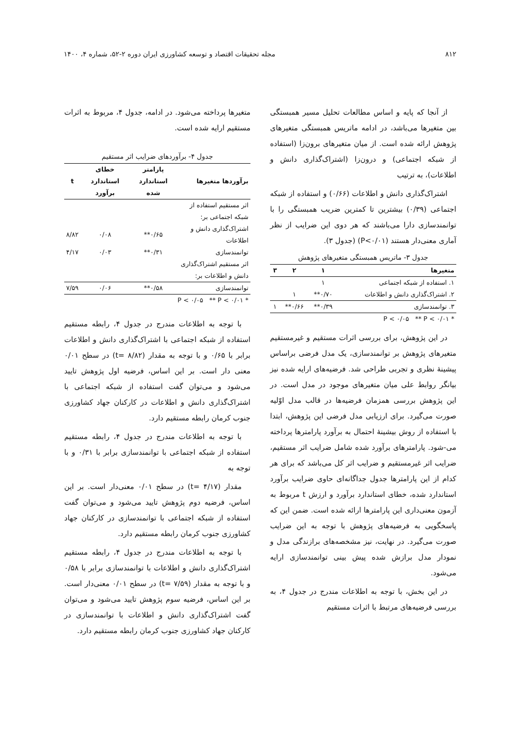۸۱۲ مجله تحقیقات اقتصاد و توسعه کشاورزی ایران دوره ۲-۵۲، شماره ۴، ۱۴۰۰
از آنجا که پایه و اساس مطالعات تحلیل مسیر همبستگی بین متغیرها می‌باشد، در ادامه ماتریس همبستگی متغیرهای پژوهش ارائه شده است. از میان متغیرهای برون‌زا (استفاده از شبکه اجتماعی) و درون‌زا (اشتراک‌گذاری دانش و اطلاعات)، به ترتیب
اشتراک‌گذاری دانش و اطلاعات (۰/۶۶) و استفاده از شبکه اجتماعی (۰/۳۹) بیشترین تا کمترین ضریب همبستگی را با توانمندسازی دارا می‌باشند که هر دوی این ضرایب از نظر آماری معنی‌دار هستند (P<۰/۰۱) (جدول ۳).
جدول ۳- ماتریس همبستگی متغیرهای پژوهش
| متغیرها | ۱ | ۲ | ۳ |
| --- | --- | --- | --- |
| ۱. استفاده از شبکه اجتماعی | ۱ | | |
| ۲. اشتراک‌گذاری دانش و اطلاعات | ۰/۷۰** | ۱ | |
| ۳. توانمندسازی | ۰/۳۹** | ۰/۶۶** | ۱ |
| * P < ۰/۰۵ ** P < ۰/۰۱ | | | |
در این پژوهش، برای بررسی اثرات مستقیم و غیرمستقیم متغیرهای پژوهش بر توانمندسازی، یک مدل فرضی براساس پیشینهٔ نظری و تجربی طراحی شد. فرضیه‌های ارایه شده نیز بیانگر روابط علی میان متغیرهای موجود در مدل است. در این پژوهش بررسی همزمان فرضیه‌ها در قالب مدل اوّلیه صورت می‌گیرد. برای ارزیابی مدل فرضی این پژوهش، ابتدا با استفاده از روش بیشینهٔ احتمال به برآورد پارامترها پرداخته می-شود. پارامترهای برآورد شده شامل ضرایب اثر مستقیم، ضرایب اثر غیرمستقیم و ضرایب اثر کل می‌باشد که برای هر کدام از این پارامترها جدول جداگانه‌ای حاوی ضرایب برآورد استاندارد شده، خطای استاندارد برآورد و ارزش t مربوط به آزمون معنی‌داری این پارامترها ارائه شده است. ضمن این که پاسخگویی به فرضیه‌های پژوهش با توجه به این ضرایب صورت می‌گیرد. در نهایت، نیز مشخصه‌های برازندگی مدل و نمودار مدل برازش شده پیش بینی توانمندسازی ارایه می‌شود.
در این بخش، با توجه به اطلاعات مندرج در جدول ۴، به بررسی فرضیه‌های مرتبط با اثرات مستقیم
متغیرها پرداخته می‌شود. در ادامه، جدول ۴، مربوط به اثرات مستقیم ارایه شده است.
جدول ۴- برآوردهای ضرایب اثر مستقیم
| برآوردها متغیرها | پارامتر استاندارد شده | خطای استاندارد برآورد | t |
| --- | --- | --- | --- |
| اثر مستقیم استفاده از شبکه اجتماعی بر: | | | |
| اشتراک‌گذاری دانش و اطلاعات | ۰/۶۵** | ۰/۰۸ | ۸/۸۲ |
| توانمندسازی | ۰/۳۱** | ۰/۰۳ | ۴/۱۷ |
| اثر مستقیم اشتراک‌گذاری دانش و اطلاعات بر: | | | |
| توانمندسازی | ۰/۵۸** | ۰/۰۶ | ۷/۵۹ |
| * P < ۰/۰۵ ** P < ۰/۰۱ | | | |
با توجه به اطلاعات مندرج در جدول ۴، رابطه مستقیم استفاده از شبکه اجتماعی با اشتراک‌گذاری دانش و اطلاعات برابر با ۰/۶۵ و با توجه به مقدار (۸/۸۲ =t) در سطح ۰/۰۱ معنی دار است. بر این اساس، فرضیه اول پژوهش تایید می‌شود و می‌توان گفت استفاده از شبکه اجتماعی با اشتراک‌گذاری دانش و اطلاعات در کارکنان جهاد کشاورزی جنوب کرمان رابطه مستقیم دارد.
با توجه به اطلاعات مندرج در جدول ۴، رابطه مستقیم استفاده از شبکه اجتماعی با توانمندسازی برابر با ۰/۳۱ و با توجه به
مقدار (۴/۱۷ =t) در سطح ۰/۰۱ معنی‌دار است. بر این اساس، فرضیه دوم پژوهش تایید می‌شود و می‌توان گفت استفاده از شبکه اجتماعی با توانمندسازی در کارکنان جهاد کشاورزی جنوب کرمان رابطه مستقیم دارد.
با توجه به اطلاعات مندرج در جدول ۴، رابطه مستقیم اشتراک‌گذاری دانش و اطلاعات با توانمندسازی برابر با ۰/۵۸ و با توجه به مقدار (۷/۵۹ =t) در سطح ۰/۰۱ معنی‌دار است. بر این اساس، فرضیه سوم پژوهش تایید می‌شود و می‌توان گفت اشتراک‌گذاری دانش و اطلاعات با توانمندسازی در کارکنان جهاد کشاورزی جنوب کرمان رابطه مستقیم دارد.